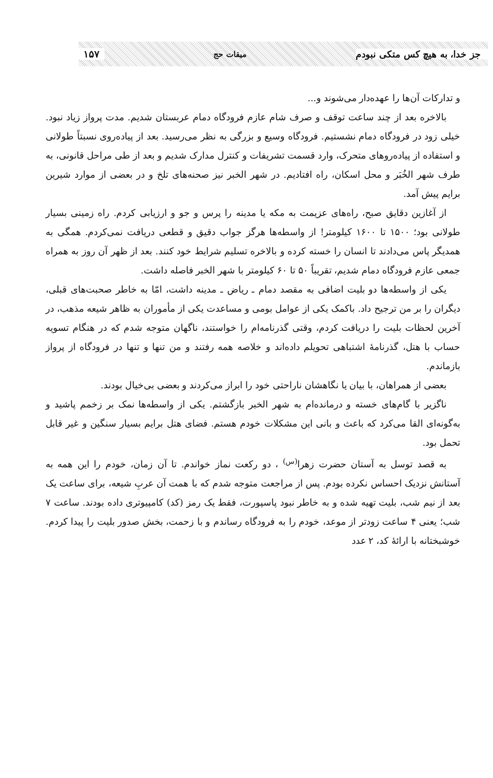جز خدا، به هیچ کس متکی نبودم میقات حج ۱۵۷
و تدارکات آن‌ها را عهده‌دار می‌شوند و...
بالاخره بعد از چند ساعت توقف و صرف شام عازم فرودگاه دمام عربستان شدیم. مدت پرواز زیاد نبود. خیلی زود در فرودگاه دمام نشستیم. فرودگاه وسیع و بزرگی به نظر می‌رسید. بعد از پیاده‌روی نسبتاً طولانی و استفاده از پیاده‌روهای متحرک، وارد قسمت تشریفات و کنترل مدارک شدیم و بعد از طی مراحل قانونی، به طرف شهر الخُبَر و محل اسکان، راه افتادیم. در شهر الخبر نیز صحنه‌های تلخ و در بعضی از موارد شیرین برایم پیش آمد.
از آغازین دقایق صبح، راه‌های عزیمت به مکه یا مدینه را پرس و جو و ارزیابی کردم. راه زمینی بسیار طولانی بود؛ ۱۵۰۰ تا ۱۶۰۰ کیلومتر! از واسطه‌ها هرگز جواب دقیق و قطعی دریافت نمی‌کردم. همگی به همدیگر پاس می‌دادند تا انسان را خسته کرده و بالاخره تسلیم شرایط خود کنند. بعد از ظهر آن روز به همراه جمعی عازم فرودگاه دمام شدیم، تقریباً ۵۰ تا ۶۰ کیلومتر با شهر الخبر فاصله داشت.
یکی از واسطه‌ها دو بلیت اضافی به مقصد دمام ـ ریاض ـ مدینه داشت، امّا به خاطر صحبت‌های قبلی، دیگران را بر من ترجیح داد. باکمک یکی از عوامل بومی و مساعدت یکی از مأموران به ظاهر شیعه مذهب، در آخرین لحظات بلیت را دریافت کردم، وقتی گذرنامه‌ام را خواستند، ناگهان متوجه شدم که در هنگام تسویه حساب با هتل، گذرنامهٔ اشتباهی تحویلم داده‌اند و خلاصه همه رفتند و من تنها و تنها در فرودگاه از پرواز بازماندم.
بعضی از همراهان، با بیان یا نگاهشان ناراحتی خود را ابراز می‌کردند و بعضی بی‌خیال بودند.
ناگزیر با گام‌های خسته و درمانده‌ام به شهر الخبر بازگشتم. یکی از واسطه‌ها نمک بر زخمم پاشید و به‌گونه‌ای القا می‌کرد که باعث و بانی این مشکلات خودم هستم. فضای هتل برایم بسیار سنگین و غیر قابل تحمل بود.
به قصد توسل به آستان حضرت زهرا<sup>(س)</sup> ، دو رکعت نماز خواندم. تا آن زمان، خودم را این همه به آستانش نزدیک احساس نکرده بودم. پس از مراجعت متوجه شدم که با همت آن عربِ شیعه، برای ساعت یک بعد از نیم شب، بلیت تهیه شده و به خاطر نبود پاسپورت، فقط یک رمز (کد) کامپیوتری داده بودند. ساعت ۷ شب؛ یعنی ۴ ساعت زودتر از موعد، خودم را به فرودگاه رساندم و با زحمت، بخش صدور بلیت را پیدا کردم. خوشبختانه با ارائهٔ کد، ۲ عدد